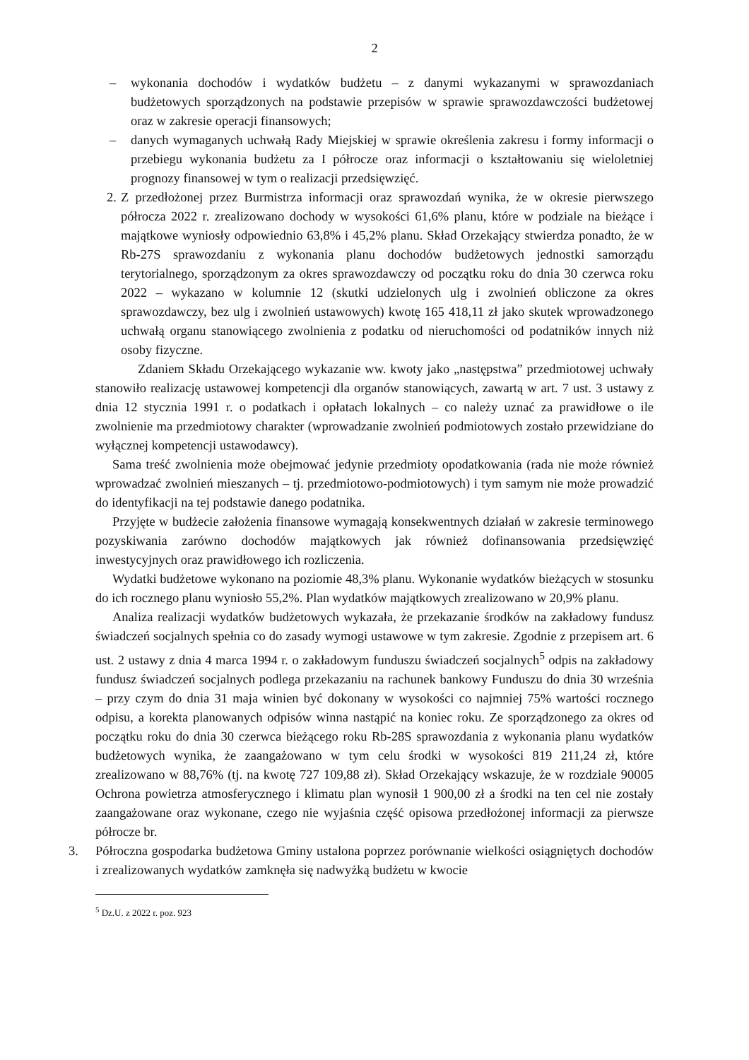2
– wykonania dochodów i wydatków budżetu – z danymi wykazanymi w sprawozdaniach budżetowych sporządzonych na podstawie przepisów w sprawie sprawozdawczości budżetowej oraz w zakresie operacji finansowych;
– danych wymaganych uchwałą Rady Miejskiej w sprawie określenia zakresu i formy informacji o przebiegu wykonania budżetu za I półrocze oraz informacji o kształtowaniu się wieloletniej prognozy finansowej w tym o realizacji przedsięwzięć.
2.
Z przedłożonej przez Burmistrza informacji oraz sprawozdań wynika, że w okresie pierwszego półrocza 2022 r. zrealizowano dochody w wysokości 61,6% planu, które w podziale na bieżące i majątkowe wyniosły odpowiednio 63,8% i 45,2% planu. Skład Orzekający stwierdza ponadto, że w Rb-27S sprawozdaniu z wykonania planu dochodów budżetowych jednostki samorządu terytorialnego, sporządzonym za okres sprawozdawczy od początku roku do dnia 30 czerwca roku 2022 – wykazano w kolumnie 12 (skutki udzielonych ulg i zwolnień obliczone za okres sprawozdawczy, bez ulg i zwolnień ustawowych) kwotę 165 418,11 zł jako skutek wprowadzonego uchwałą organu stanowiącego zwolnienia z podatku od nieruchomości od podatników innych niż osoby fizyczne.
Zdaniem Składu Orzekającego wykazanie ww. kwoty jako „następstwa” przedmiotowej uchwały stanowiło realizację ustawowej kompetencji dla organów stanowiących, zawartą w art. 7 ust. 3 ustawy z dnia 12 stycznia 1991 r. o podatkach i opłatach lokalnych – co należy uznać za prawidłowe o ile zwolnienie ma przedmiotowy charakter (wprowadzanie zwolnień podmiotowych zostało przewidziane do wyłącznej kompetencji ustawodawcy).
Sama treść zwolnienia może obejmować jedynie przedmioty opodatkowania (rada nie może również wprowadzać zwolnień mieszanych – tj. przedmiotowo-podmiotowych) i tym samym nie może prowadzić do identyfikacji na tej podstawie danego podatnika.
Przyjęte w budżecie założenia finansowe wymagają konsekwentnych działań w zakresie terminowego pozyskiwania zarówno dochodów majątkowych jak również dofinansowania przedsięwzięć inwestycyjnych oraz prawidłowego ich rozliczenia.
Wydatki budżetowe wykonano na poziomie 48,3% planu. Wykonanie wydatków bieżących w stosunku do ich rocznego planu wyniosło 55,2%. Plan wydatków majątkowych zrealizowano w 20,9% planu.
Analiza realizacji wydatków budżetowych wykazała, że przekazanie środków na zakładowy fundusz świadczeń socjalnych spełnia co do zasady wymogi ustawowe w tym zakresie. Zgodnie z przepisem art. 6 ust. 2 ustawy z dnia 4 marca 1994 r. o zakładowym funduszu świadczeń socjalnych<sup>5</sup> odpis na zakładowy fundusz świadczeń socjalnych podlega przekazaniu na rachunek bankowy Funduszu do dnia 30 września – przy czym do dnia 31 maja winien być dokonany w wysokości co najmniej 75% wartości rocznego odpisu, a korekta planowanych odpisów winna nastąpić na koniec roku. Ze sporządzonego za okres od początku roku do dnia 30 czerwca bieżącego roku Rb-28S sprawozdania z wykonania planu wydatków budżetowych wynika, że zaangażowano w tym celu środki w wysokości 819 211,24 zł, które zrealizowano w 88,76% (tj. na kwotę 727 109,88 zł). Skład Orzekający wskazuje, że w rozdziale 90005 Ochrona powietrza atmosferycznego i klimatu plan wynosił 1 900,00 zł a środki na ten cel nie zostały zaangażowane oraz wykonane, czego nie wyjaśnia część opisowa przedłożonej informacji za pierwsze półrocze br.
3. Półroczna gospodarka budżetowa Gminy ustalona poprzez porównanie wielkości osiągniętych dochodów i zrealizowanych wydatków zamknęła się nadwyżką budżetu w kwocie
<sup>5</sup> Dz.U. z 2022 r. poz. 923